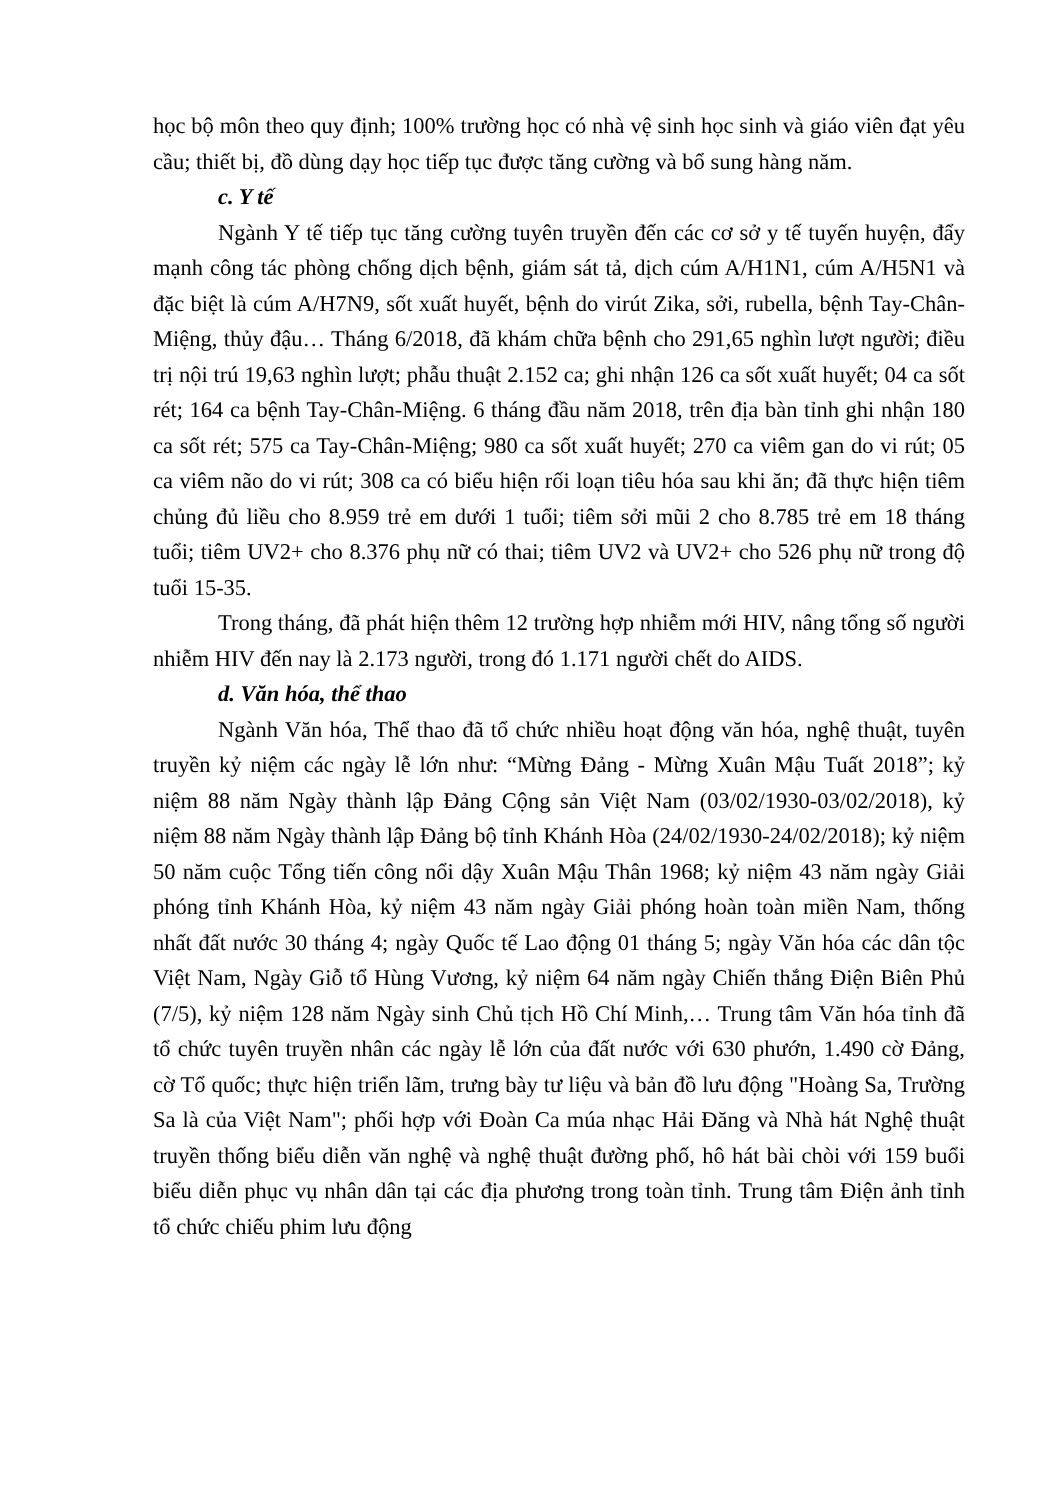học bộ môn theo quy định; 100% trường học có nhà vệ sinh học sinh và giáo viên đạt yêu cầu; thiết bị, đồ dùng dạy học tiếp tục được tăng cường và bổ sung hàng năm.
c. Y tế
Ngành Y tế tiếp tục tăng cường tuyên truyền đến các cơ sở y tế tuyến huyện, đẩy mạnh công tác phòng chống dịch bệnh, giám sát tả, dịch cúm A/H1N1, cúm A/H5N1 và đặc biệt là cúm A/H7N9, sốt xuất huyết, bệnh do virút Zika, sởi, rubella, bệnh Tay-Chân-Miệng, thủy đậu… Tháng 6/2018, đã khám chữa bệnh cho 291,65 nghìn lượt người; điều trị nội trú 19,63 nghìn lượt; phẫu thuật 2.152 ca; ghi nhận 126 ca sốt xuất huyết; 04 ca sốt rét; 164 ca bệnh Tay-Chân-Miệng. 6 tháng đầu năm 2018, trên địa bàn tỉnh ghi nhận 180 ca sốt rét; 575 ca Tay-Chân-Miệng; 980 ca sốt xuất huyết; 270 ca viêm gan do vi rút; 05 ca viêm não do vi rút; 308 ca có biểu hiện rối loạn tiêu hóa sau khi ăn; đã thực hiện tiêm chủng đủ liều cho 8.959 trẻ em dưới 1 tuổi; tiêm sởi mũi 2 cho 8.785 trẻ em 18 tháng tuổi; tiêm UV2+ cho 8.376 phụ nữ có thai; tiêm UV2 và UV2+ cho 526 phụ nữ trong độ tuổi 15-35.
Trong tháng, đã phát hiện thêm 12 trường hợp nhiễm mới HIV, nâng tổng số người nhiễm HIV đến nay là 2.173 người, trong đó 1.171 người chết do AIDS.
d. Văn hóa, thể thao
Ngành Văn hóa, Thể thao đã tổ chức nhiều hoạt động văn hóa, nghệ thuật, tuyên truyền kỷ niệm các ngày lễ lớn như: “Mừng Đảng - Mừng Xuân Mậu Tuất 2018”; kỷ niệm 88 năm Ngày thành lập Đảng Cộng sản Việt Nam (03/02/1930-03/02/2018), kỷ niệm 88 năm Ngày thành lập Đảng bộ tỉnh Khánh Hòa (24/02/1930-24/02/2018); kỷ niệm 50 năm cuộc Tổng tiến công nổi dậy Xuân Mậu Thân 1968; kỷ niệm 43 năm ngày Giải phóng tỉnh Khánh Hòa, kỷ niệm 43 năm ngày Giải phóng hoàn toàn miền Nam, thống nhất đất nước 30 tháng 4; ngày Quốc tế Lao động 01 tháng 5; ngày Văn hóa các dân tộc Việt Nam, Ngày Giỗ tổ Hùng Vương, kỷ niệm 64 năm ngày Chiến thắng Điện Biên Phủ (7/5), kỷ niệm 128 năm Ngày sinh Chủ tịch Hồ Chí Minh,… Trung tâm Văn hóa tỉnh đã tổ chức tuyên truyền nhân các ngày lễ lớn của đất nước với 630 phướn, 1.490 cờ Đảng, cờ Tổ quốc; thực hiện triển lãm, trưng bày tư liệu và bản đồ lưu động "Hoàng Sa, Trường Sa là của Việt Nam"; phối hợp với Đoàn Ca múa nhạc Hải Đăng và Nhà hát Nghệ thuật truyền thống biểu diễn văn nghệ và nghệ thuật đường phố, hô hát bài chòi với 159 buổi biểu diễn phục vụ nhân dân tại các địa phương trong toàn tỉnh. Trung tâm Điện ảnh tỉnh tổ chức chiếu phim lưu động